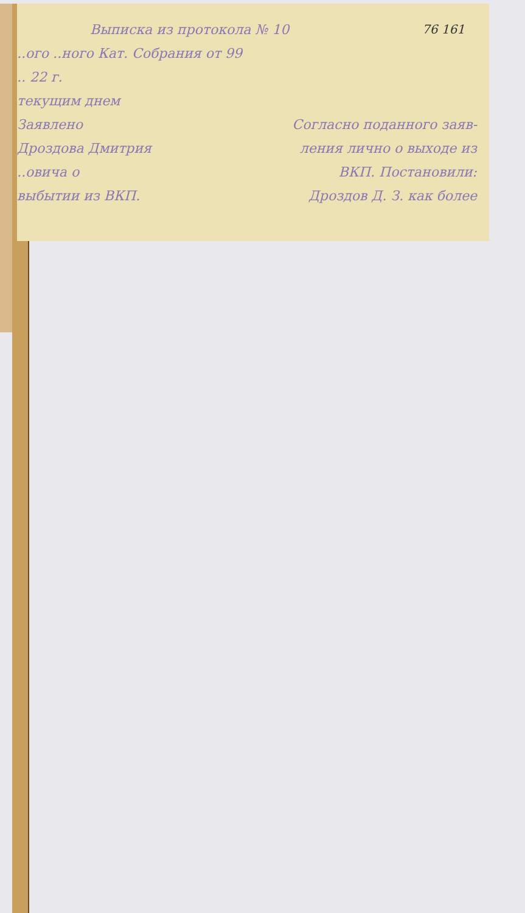76 161
Выписка из протокола № 10
..ого ..ного Кат. Собрания от 99
.. 22 г.
текущим днем
Заявлено Согласно поданного заяв-
Дроздова Дмитрия ления лично о выходе из
..овича о ВКП. Постановили:
выбытии из ВКП. Дроздов Д. З. как более